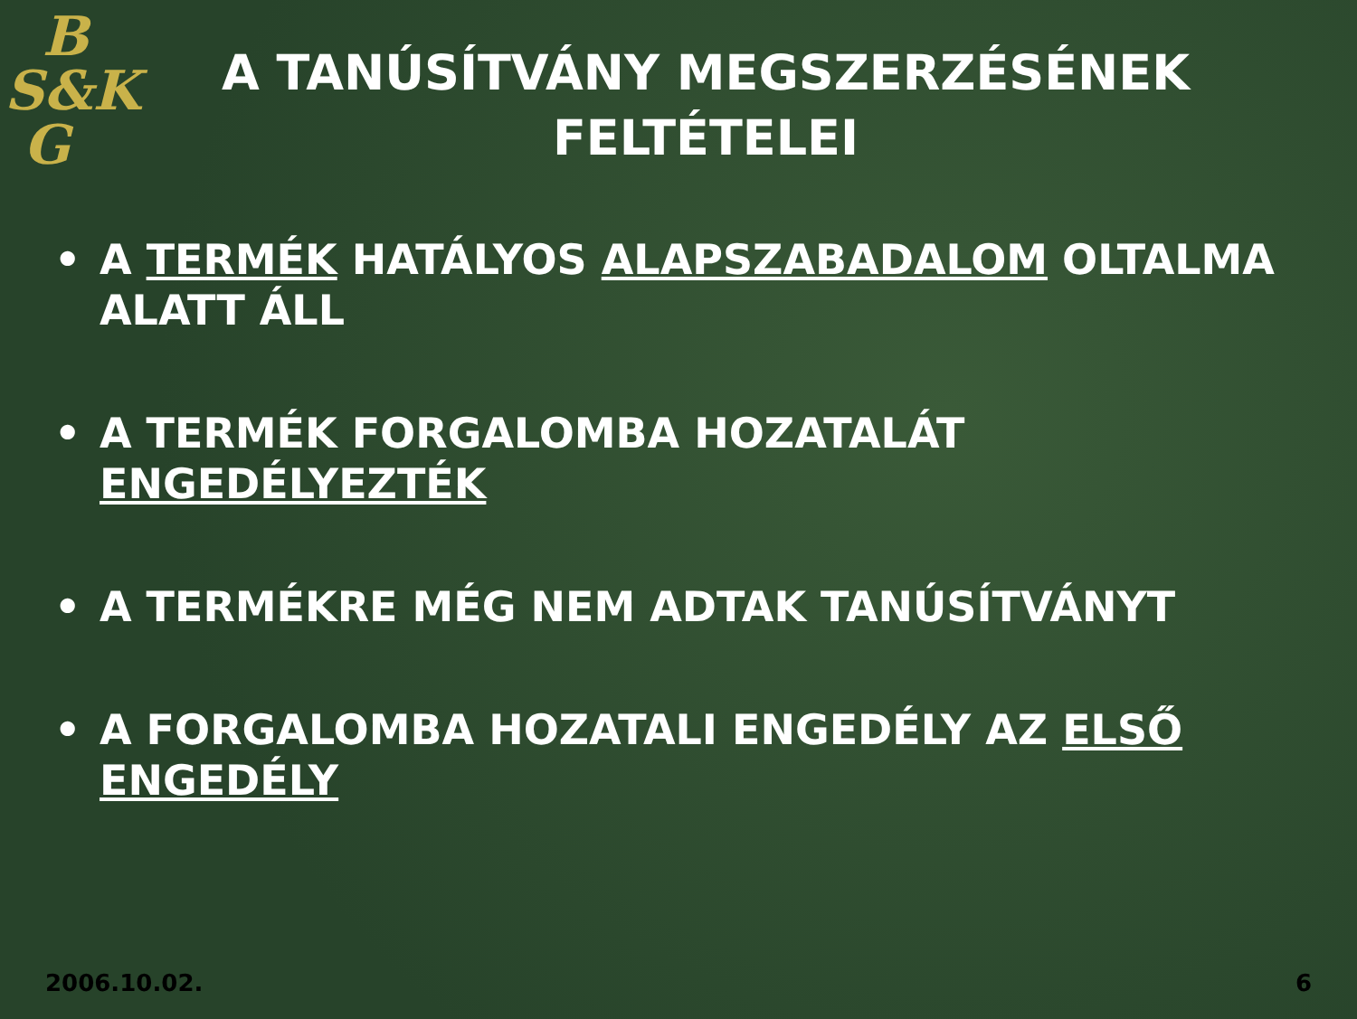B
S&K
G
A TANÚSÍTVÁNY MEGSZERZÉSÉNEK FELTÉTELEI
• A TERMÉK HATÁLYOS ALAPSZABADALOM OLTALMA ALATT ÁLL
• A TERMÉK FORGALOMBA HOZATALÁT ENGEDÉLYEZTÉK
• A TERMÉKRE MÉG NEM ADTAK TANÚSÍTVÁNYT
• A FORGALOMBA HOZATALI ENGEDÉLY AZ ELSŐ ENGEDÉLY
2006.10.02. 6